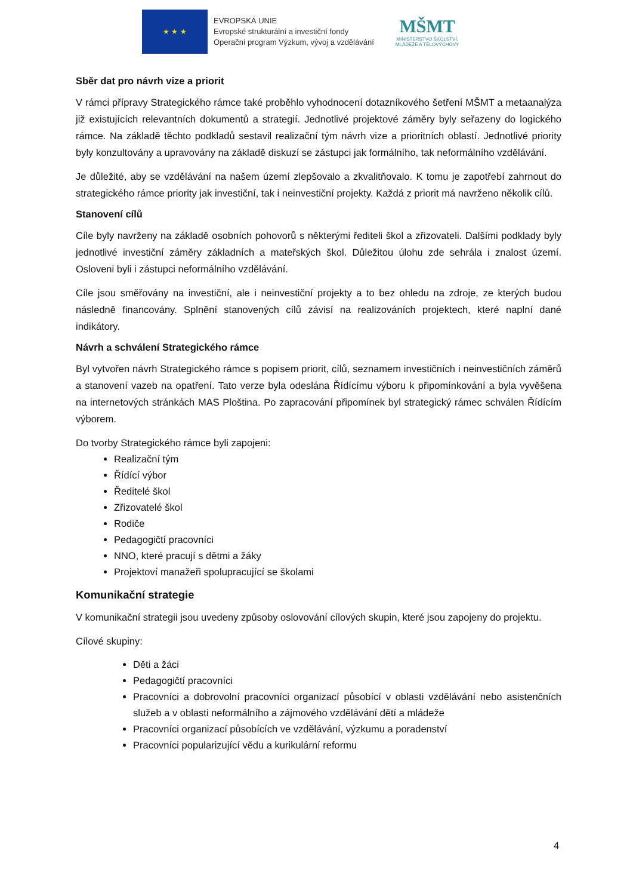★ ★ ★
EVROPSKÁ UNIE
Evropské strukturální a investiční fondy
Operační program Výzkum, vývoj a vzdělávání
MŠMT
MINISTERSTVO ŠKOLSTVÍ,
MLÁDEŽE A TĚLOVÝCHOVY
Sběr dat pro návrh vize a priorit
V rámci přípravy Strategického rámce také proběhlo vyhodnocení dotazníkového šetření MŠMT a metaanalýza již existujících relevantních dokumentů a strategií. Jednotlivé projektové záměry byly seřazeny do logického rámce. Na základě těchto podkladů sestavil realizační tým návrh vize a prioritních oblastí. Jednotlivé priority byly konzultovány a upravovány na základě diskuzí se zástupci jak formálního, tak neformálního vzdělávání.
Je důležité, aby se vzdělávání na našem území zlepšovalo a zkvalitňovalo. K tomu je zapotřebí zahrnout do strategického rámce priority jak investiční, tak i neinvestiční projekty. Každá z priorit má navrženo několik cílů.
Stanovení cílů
Cíle byly navrženy na základě osobních pohovorů s některými řediteli škol a zřizovateli. Dalšími podklady byly jednotlivé investiční záměry základních a mateřských škol. Důležitou úlohu zde sehrála i znalost území. Osloveni byli i zástupci neformálního vzdělávání.
Cíle jsou směřovány na investiční, ale i neinvestiční projekty a to bez ohledu na zdroje, ze kterých budou následně financovány. Splnění stanovených cílů závisí na realizováních projektech, které naplní dané indikátory.
Návrh a schválení Strategického rámce
Byl vytvořen návrh Strategického rámce s popisem priorit, cílů, seznamem investičních i neinvestičních záměrů a stanovení vazeb na opatření. Tato verze byla odeslána Řídícímu výboru k připomínkování a byla vyvěšena na internetových stránkách MAS Ploština. Po zapracování připomínek byl strategický rámec schválen Řídícím výborem.
Do tvorby Strategického rámce byli zapojeni:
Realizační tým
Řídící výbor
Ředitelé škol
Zřizovatelé škol
Rodiče
Pedagogičtí pracovníci
NNO, které pracují s dětmi a žáky
Projektoví manažeři spolupracující se školami
Komunikační strategie
V komunikační strategii jsou uvedeny způsoby oslovování cílových skupin, které jsou zapojeny do projektu.
Cílové skupiny:
Děti a žáci
Pedagogičtí pracovníci
Pracovníci a dobrovolní pracovníci organizací působící v oblasti vzdělávání nebo asistenčních služeb a v oblasti neformálního a zájmového vzdělávání dětí a mládeže
Pracovníci organizací působících ve vzdělávání, výzkumu a poradenství
Pracovníci popularizující vědu a kurikulární reformu
4